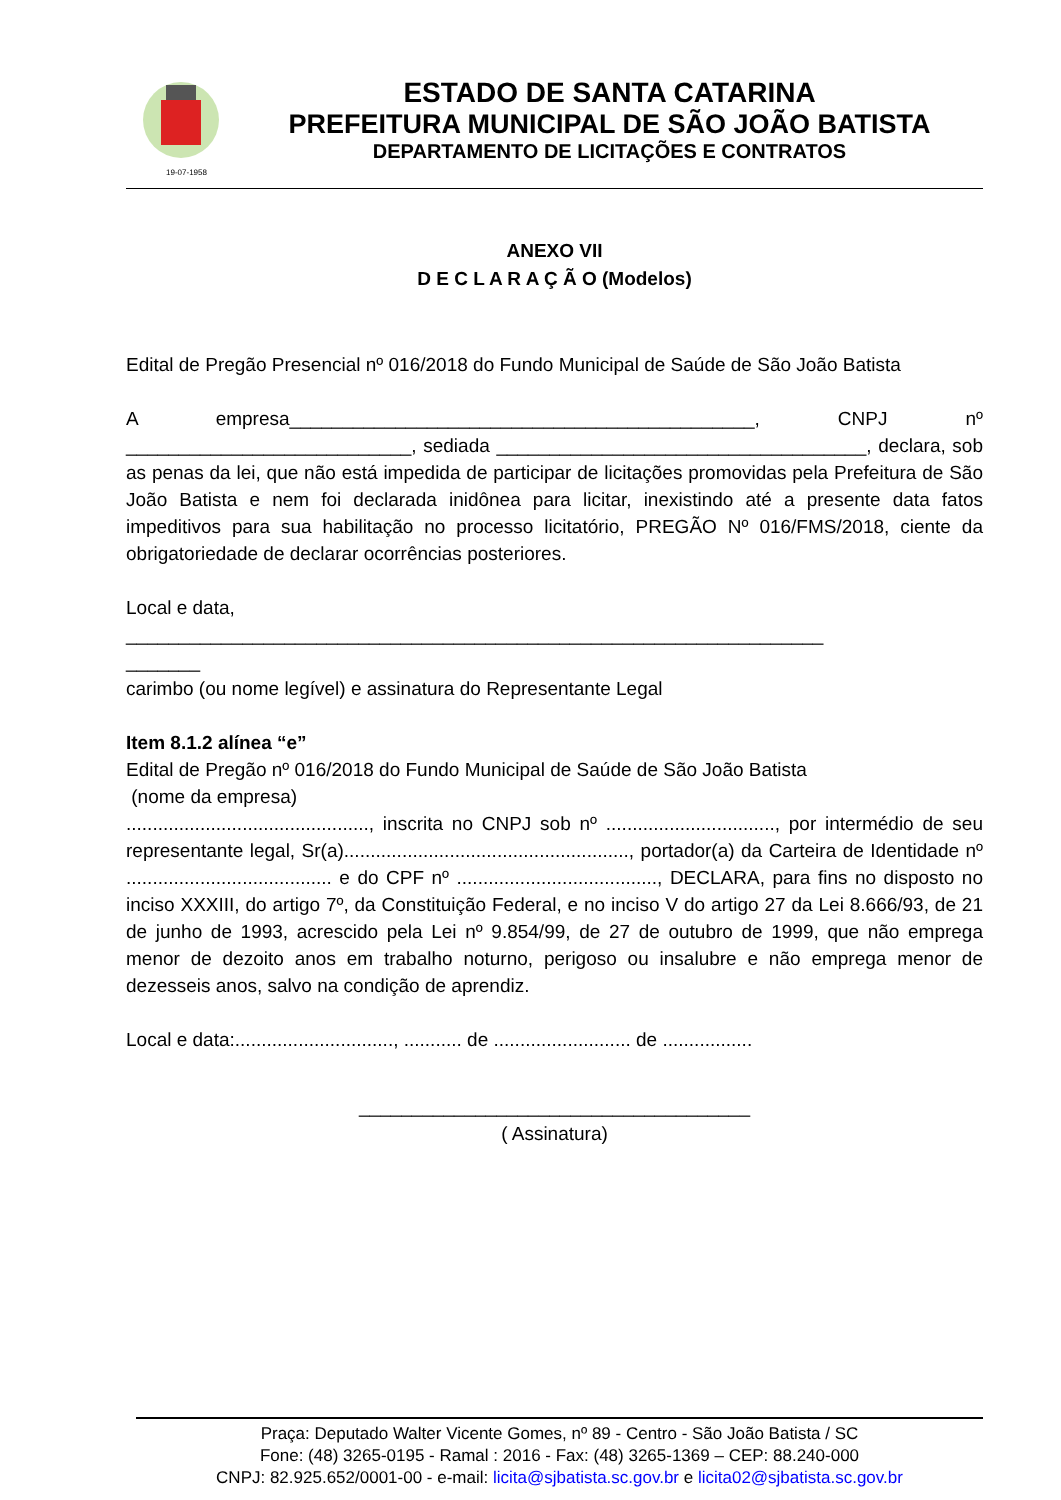19-07-1958
ESTADO DE SANTA CATARINA
PREFEITURA MUNICIPAL DE SÃO JOÃO BATISTA
DEPARTAMENTO DE LICITAÇÕES E CONTRATOS
ANEXO VII
D E C L A R A Ç Ã O (Modelos)
Edital de Pregão Presencial nº 016/2018 do Fundo Municipal de Saúde de São João Batista
A empresa____________________________________________, CNPJ nº ___________________________, sediada ___________________________________, declara, sob as penas da lei, que não está impedida de participar de licitações promovidas pela Prefeitura de São João Batista e nem foi declarada inidônea para licitar, inexistindo até a presente data fatos impeditivos para sua habilitação no processo licitatório, PREGÃO Nº 016/FMS/2018, ciente da obrigatoriedade de declarar ocorrências posteriores.
Local e data,
__________________________________________________________________
_______
carimbo (ou nome legível) e assinatura do Representante Legal
Item 8.1.2 alínea “e”
Edital de Pregão nº 016/2018 do Fundo Municipal de Saúde de São João Batista
(nome da empresa)
.............................................., inscrita no CNPJ sob nº ................................, por intermédio de seu representante legal, Sr(a)......................................................, portador(a) da Carteira de Identidade nº ....................................... e do CPF nº ......................................, DECLARA, para fins no disposto no inciso XXXIII, do artigo 7º, da Constituição Federal, e no inciso V do artigo 27 da Lei 8.666/93, de 21 de junho de 1993, acrescido pela Lei nº 9.854/99, de 27 de outubro de 1999, que não emprega menor de dezoito anos em trabalho noturno, perigoso ou insalubre e não emprega menor de dezesseis anos, salvo na condição de aprendiz.
Local e data:.............................., ........... de .......................... de .................
_____________________________________
( Assinatura)
Praça: Deputado Walter Vicente Gomes, nº 89 - Centro - São João Batista / SC
Fone: (48) 3265-0195 - Ramal : 2016 - Fax: (48) 3265-1369 – CEP: 88.240-000
CNPJ: 82.925.652/0001-00 - e-mail: licita@sjbatista.sc.gov.br e licita02@sjbatista.sc.gov.br